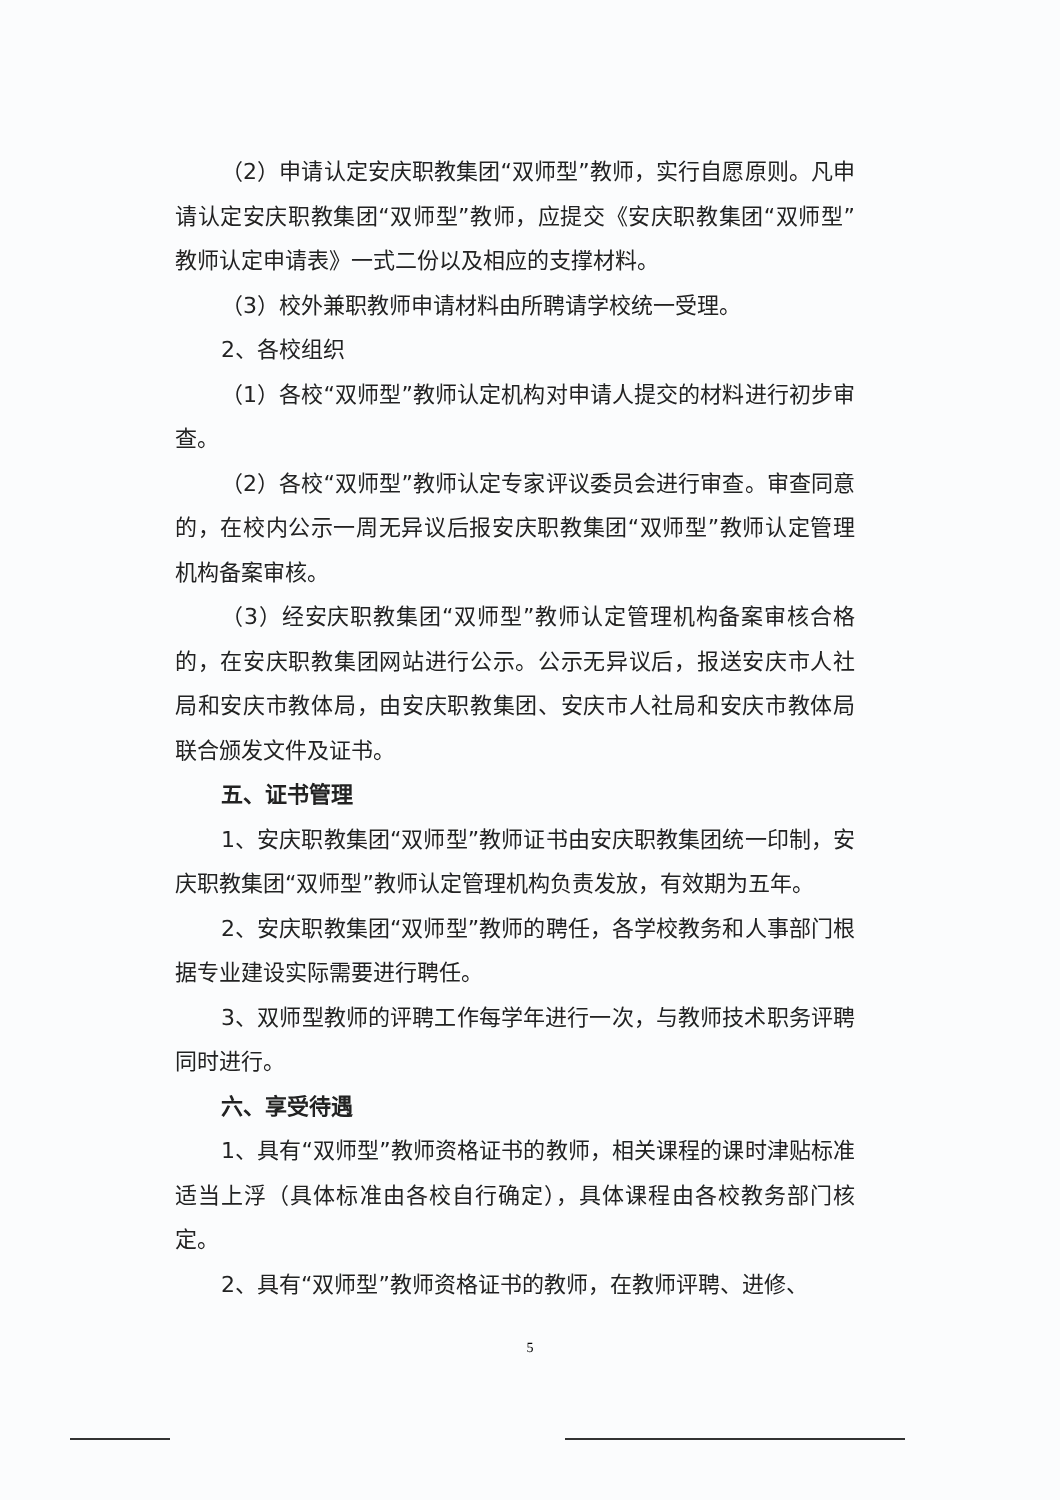（2）申请认定安庆职教集团“双师型”教师，实行自愿原则。凡申请认定安庆职教集团“双师型”教师，应提交《安庆职教集团“双师型”教师认定申请表》一式二份以及相应的支撑材料。
（3）校外兼职教师申请材料由所聘请学校统一受理。
2、各校组织
（1）各校“双师型”教师认定机构对申请人提交的材料进行初步审查。
（2）各校“双师型”教师认定专家评议委员会进行审查。审查同意的，在校内公示一周无异议后报安庆职教集团“双师型”教师认定管理机构备案审核。
（3）经安庆职教集团“双师型”教师认定管理机构备案审核合格的，在安庆职教集团网站进行公示。公示无异议后，报送安庆市人社局和安庆市教体局，由安庆职教集团、安庆市人社局和安庆市教体局联合颁发文件及证书。
五、证书管理
1、安庆职教集团“双师型”教师证书由安庆职教集团统一印制，安庆职教集团“双师型”教师认定管理机构负责发放，有效期为五年。
2、安庆职教集团“双师型”教师的聘任，各学校教务和人事部门根据专业建设实际需要进行聘任。
3、双师型教师的评聘工作每学年进行一次，与教师技术职务评聘同时进行。
六、享受待遇
1、具有“双师型”教师资格证书的教师，相关课程的课时津贴标准适当上浮（具体标准由各校自行确定），具体课程由各校教务部门核定。
2、具有“双师型”教师资格证书的教师，在教师评聘、进修、
5